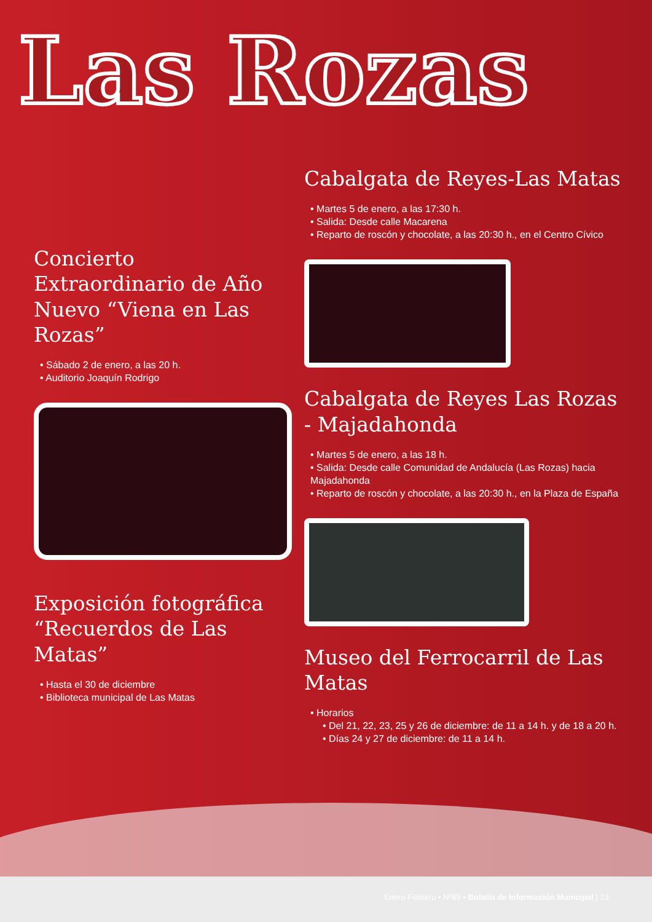Las Rozas
Concierto Extraordinario de Año Nuevo “Viena en Las Rozas”
• Sábado 2 de enero, a las 20 h.
• Auditorio Joaquín Rodrigo
Exposición fotográfica “Recuerdos de Las Matas”
• Hasta el 30 de diciembre
• Biblioteca municipal de Las Matas
Cabalgata de Reyes-Las Matas
• Martes 5 de enero, a las 17:30 h.
• Salida: Desde calle Macarena
• Reparto de roscón y chocolate, a las 20:30 h., en el Centro Cívico
Cabalgata de Reyes Las Rozas - Majadahonda
• Martes 5 de enero, a las 18 h.
• Salida: Desde calle Comunidad de Andalucía (Las Rozas) hacia Majadahonda
• Reparto de roscón y chocolate, a las 20:30 h., en la Plaza de España
Museo del Ferrocarril de Las Matas
• Horarios
• Del 21, 22, 23, 25 y 26 de diciembre: de 11 a 14 h. y de 18 a 20 h.
• Días 24 y 27 de diciembre: de 11 a 14 h.
Enero-Febrero • Nº89 • Boletín de Información Municipal | 13